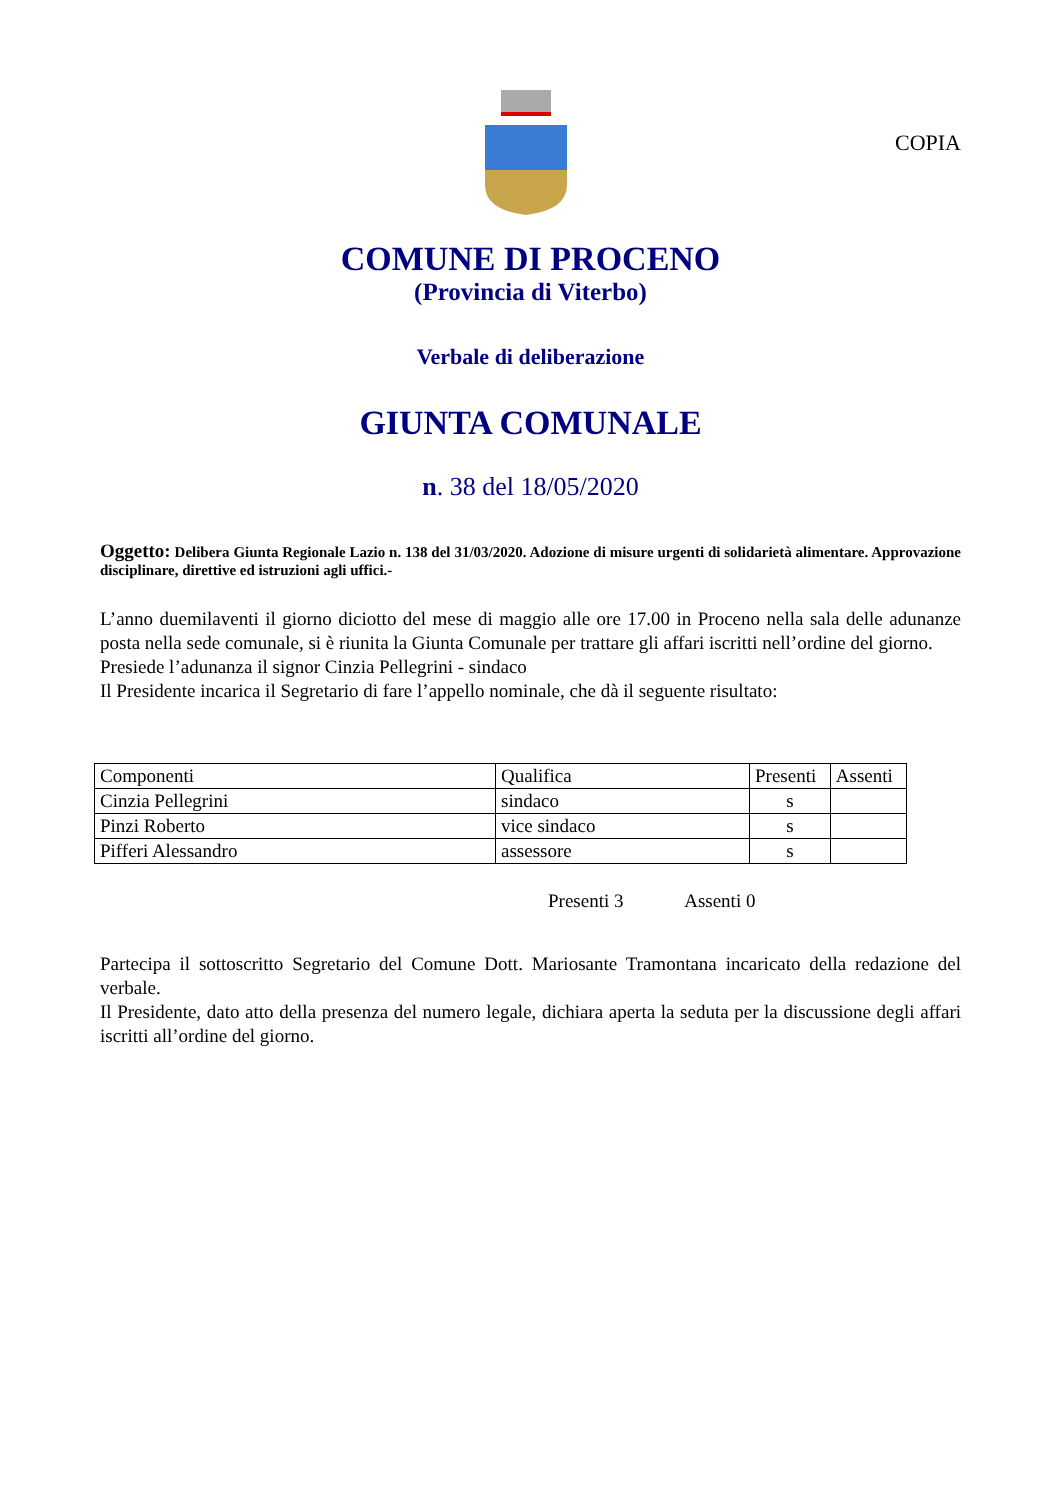COPIA
COMUNE DI PROCENO
(Provincia di Viterbo)
Verbale di deliberazione
GIUNTA COMUNALE
n. 38 del 18/05/2020
Oggetto: Delibera Giunta Regionale Lazio n. 138 del 31/03/2020. Adozione di misure urgenti di solidarietà alimentare. Approvazione disciplinare, direttive ed istruzioni agli uffici.-
L’anno duemilaventi il giorno diciotto del mese di maggio alle ore 17.00 in Proceno nella sala delle adunanze posta nella sede comunale, si è riunita la Giunta Comunale per trattare gli affari iscritti nell’ordine del giorno.
Presiede l’adunanza il signor Cinzia Pellegrini - sindaco
Il Presidente incarica il Segretario di fare l’appello nominale, che dà il seguente risultato:
| Componenti | Qualifica | Presenti | Assenti |
| Cinzia Pellegrini | sindaco | s | |
| Pinzi Roberto | vice sindaco | s | |
| Pifferi Alessandro | assessore | s | |
Presenti 3 Assenti 0
Partecipa il sottoscritto Segretario del Comune Dott. Mariosante Tramontana incaricato della redazione del verbale.
Il Presidente, dato atto della presenza del numero legale, dichiara aperta la seduta per la discussione degli affari iscritti all’ordine del giorno.